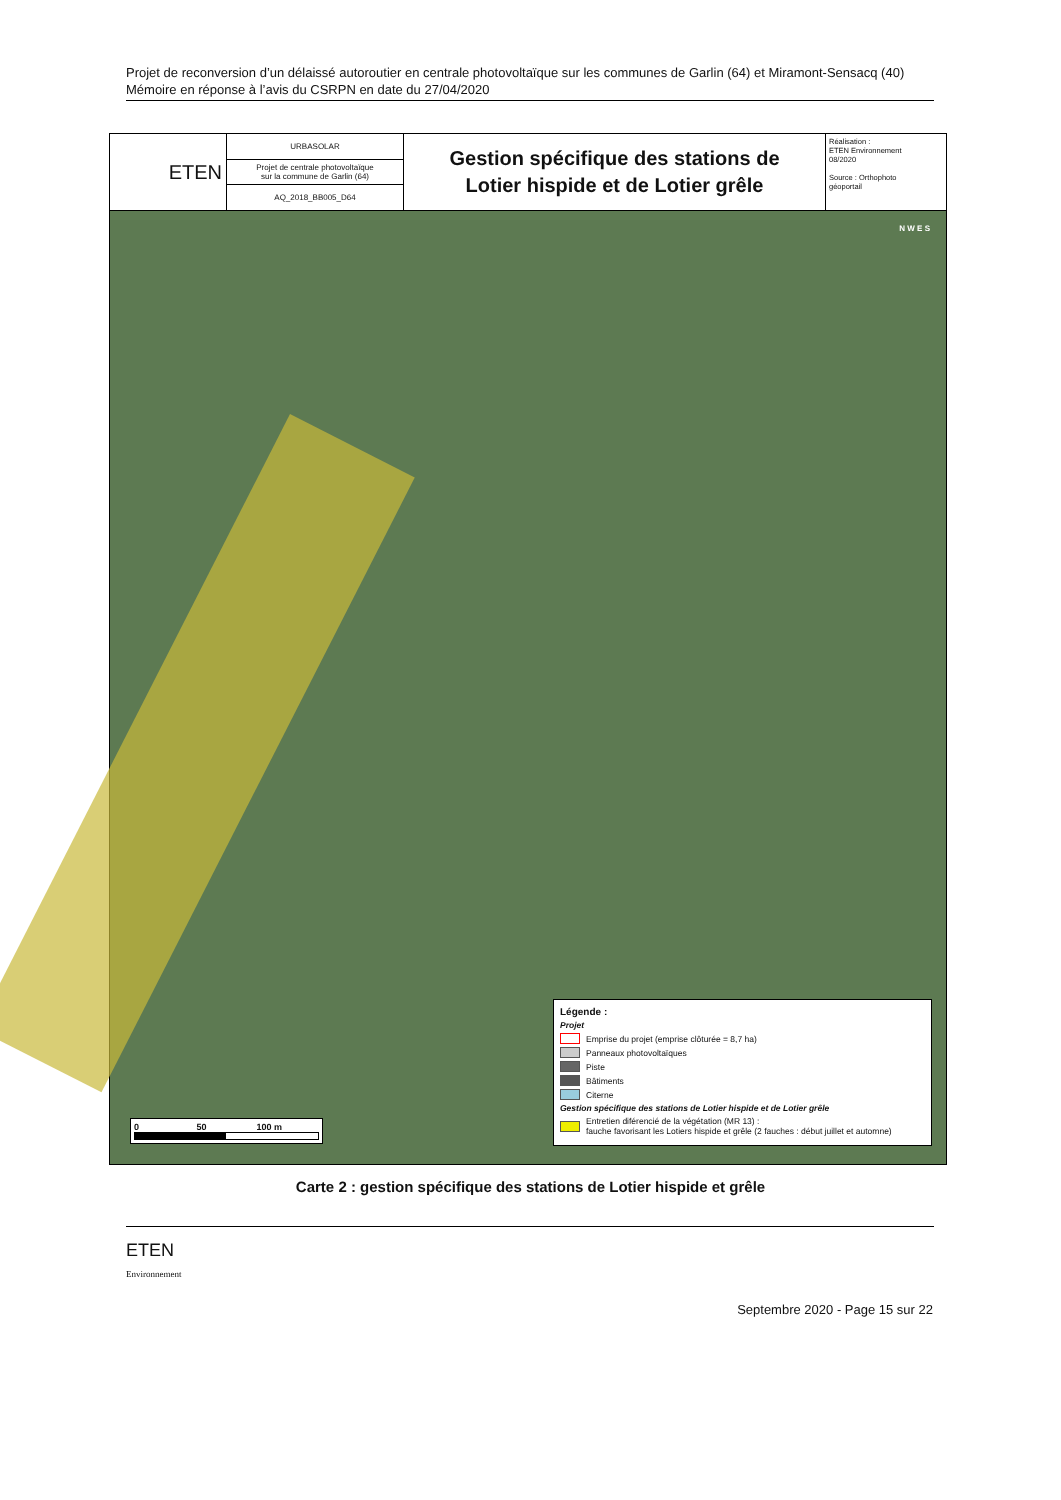Projet de reconversion d’un délaissé autoroutier en centrale photovoltaïque sur les communes de Garlin (64) et Miramont-Sensacq (40)
Mémoire en réponse à l’avis du CSRPN en date du 27/04/2020
ETEN
URBASOLAR
Projet de centrale photovoltaïque
sur la commune de Garlin (64)
AQ_2018_BB005_D64
Gestion spécifique des stations de
Lotier hispide et de Lotier grêle
Réalisation :
ETEN Environnement
08/2020
Source : Orthophoto
géoportail
N W E S
0 50 100 m
Légende :
Projet
Emprise du projet (emprise clôturée = 8,7 ha)
Panneaux photovoltaïques
Piste
Bâtiments
Citerne
Gestion spécifique des stations de Lotier hispide et de Lotier grêle
Entretien diférencié de la végétation (MR 13) :
fauche favorisant les Lotiers hispide et grêle (2 fauches : début juillet et automne)
Carte 2 : gestion spécifique des stations de Lotier hispide et grêle
ETEN
Environnement
Septembre 2020 - Page 15 sur 22